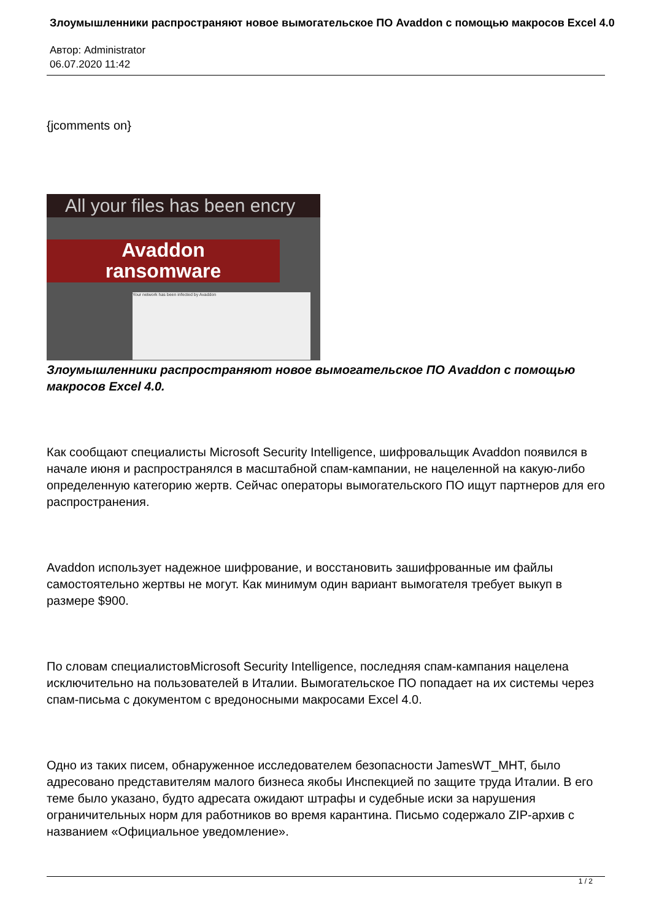Злоумышленники распространяют новое вымогательское ПО Avaddon с помощью макросов Excel 4.0
Автор: Administrator
06.07.2020 11:42
{jcomments on}
All your files has been encry
Avaddon
ransomware
Your network has been infected by Avaddon
Злоумышленники распространяют новое вымогательское ПО Avaddon с помощью макросов Excel 4.0.
Как сообщают специалисты Microsoft Security Intelligence, шифровальщик Avaddon появился в начале июня и распространялся в масштабной спам-кампании, не нацеленной на какую-либо определенную категорию жертв. Сейчас операторы вымогательского ПО ищут партнеров для его распространения.
Avaddon использует надежное шифрование, и восстановить зашифрованные им файлы самостоятельно жертвы не могут. Как минимум один вариант вымогателя требует выкуп в размере $900.
По словам специалистовMicrosoft Security Intelligence, последняя спам-кампания нацелена исключительно на пользователей в Италии. Вымогательское ПО попадает на их системы через спам-письма с документом с вредоносными макросами Excel 4.0.
Одно из таких писем, обнаруженное исследователем безопасности JamesWT_MHT, было адресовано представителям малого бизнеса якобы Инспекцией по защите труда Италии. В его теме было указано, будто адресата ожидают штрафы и судебные иски за нарушения ограничительных норм для работников во время карантина. Письмо содержало ZIP-архив с названием «Официальное уведомление».
1 / 2